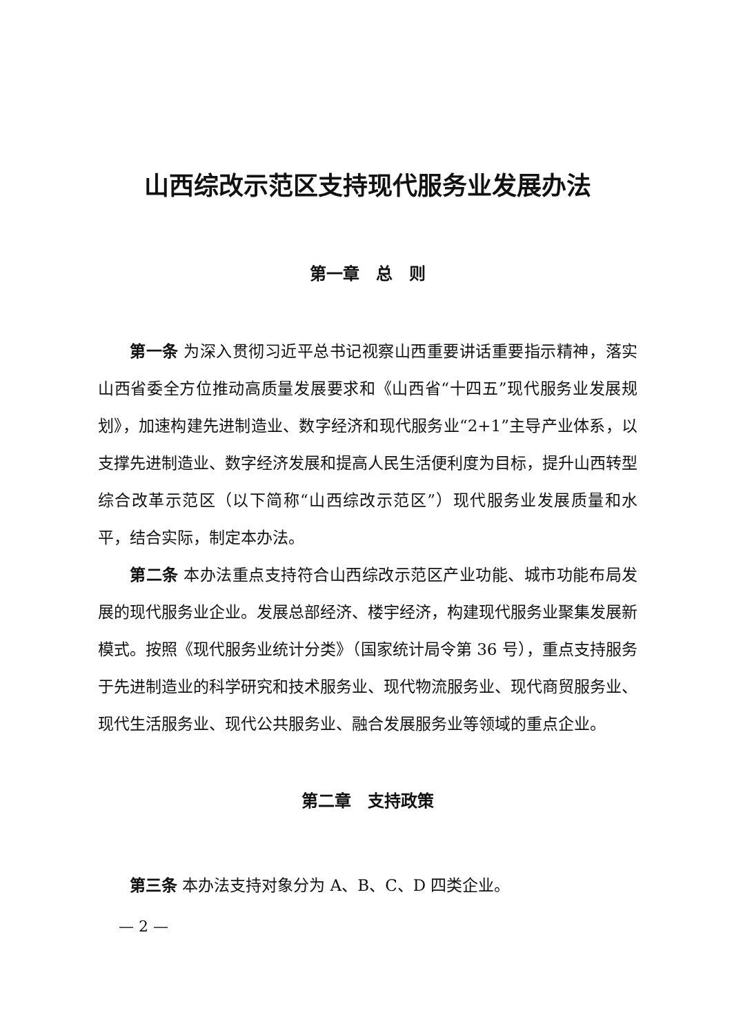山西综改示范区支持现代服务业发展办法
第一章　总　则
第一条 为深入贯彻习近平总书记视察山西重要讲话重要指示精神，落实山西省委全方位推动高质量发展要求和《山西省“十四五”现代服务业发展规划》，加速构建先进制造业、数字经济和现代服务业“2+1”主导产业体系，以支撑先进制造业、数字经济发展和提高人民生活便利度为目标，提升山西转型综合改革示范区（以下简称“山西综改示范区”）现代服务业发展质量和水平，结合实际，制定本办法。
第二条 本办法重点支持符合山西综改示范区产业功能、城市功能布局发展的现代服务业企业。发展总部经济、楼宇经济，构建现代服务业聚集发展新模式。按照《现代服务业统计分类》（国家统计局令第 36 号），重点支持服务于先进制造业的科学研究和技术服务业、现代物流服务业、现代商贸服务业、现代生活服务业、现代公共服务业、融合发展服务业等领域的重点企业。
第二章　支持政策
第三条 本办法支持对象分为 A、B、C、D 四类企业。
— 2 —